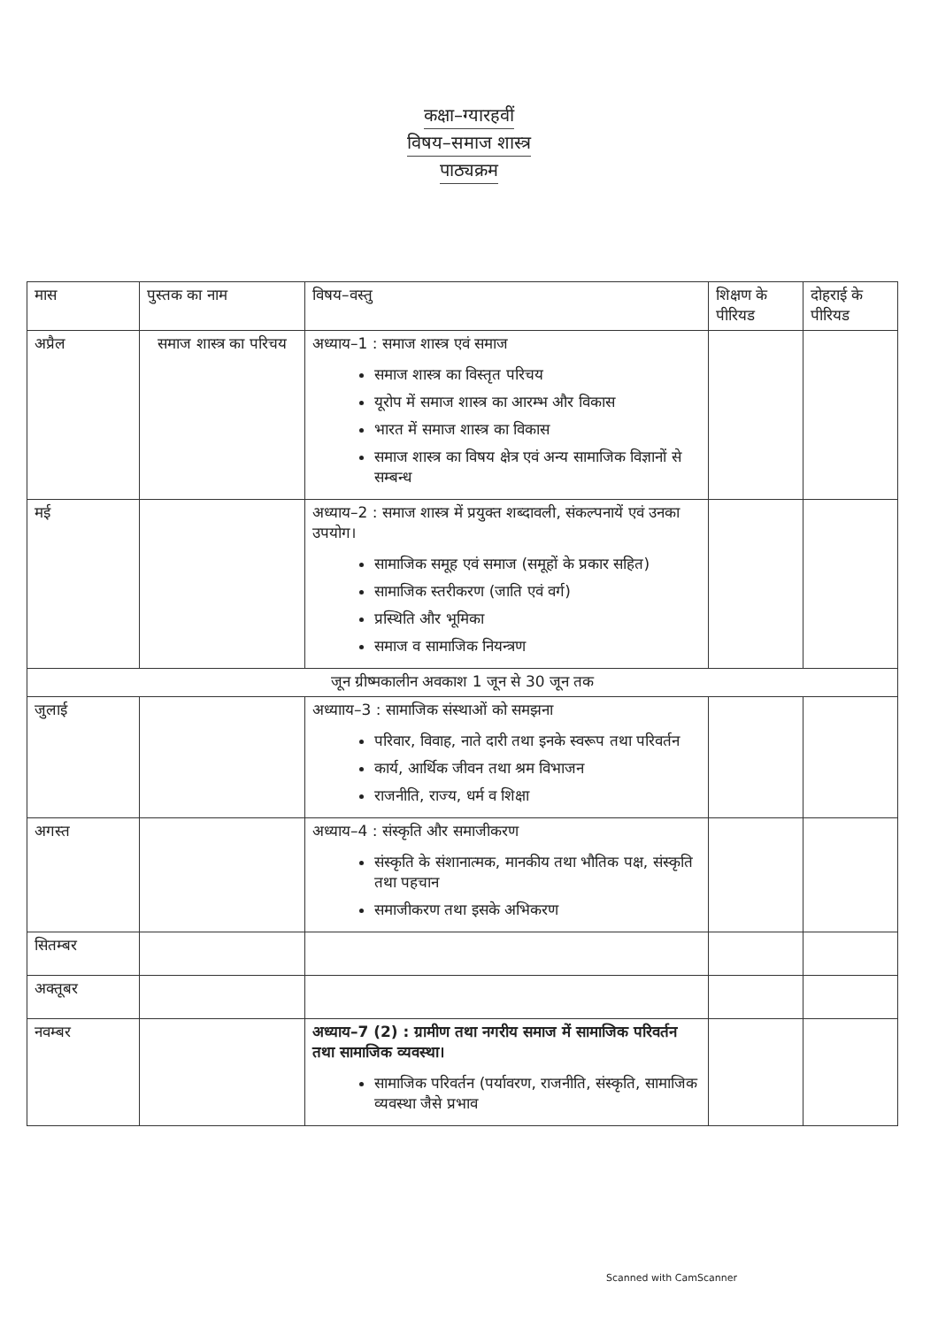कक्षा–ग्यारहवीं
विषय–समाज शास्त्र
पाठ्यक्रम
| मास | पुस्तक का नाम | विषय–वस्तु | शिक्षण के पीरियड | दोहराई के पीरियड |
| --- | --- | --- | --- | --- |
| अप्रैल | समाज शास्त्र का परिचय | अध्याय–1 : समाज शास्त्र एवं समाज समाज शास्त्र का विस्तृत परिचय यूरोप में समाज शास्त्र का आरम्भ और विकास भारत में समाज शास्त्र का विकास समाज शास्त्र का विषय क्षेत्र एवं अन्य सामाजिक विज्ञानों से सम्बन्ध | | |
| मई | | अध्याय–2 : समाज शास्त्र में प्रयुक्त शब्दावली, संकल्पनायें एवं उनका उपयोग। सामाजिक समूह एवं समाज (समूहों के प्रकार सहित) सामाजिक स्तरीकरण (जाति एवं वर्ग) प्रस्थिति और भूमिका समाज व सामाजिक नियन्त्रण | | |
| जून ग्रीष्मकालीन अवकाश 1 जून से 30 जून तक | | | | |
| जुलाई | | अध्यााय–3 : सामाजिक संस्थाओं को समझना परिवार, विवाह, नाते दारी तथा इनके स्वरूप तथा परिवर्तन कार्य, आर्थिक जीवन तथा श्रम विभाजन राजनीति, राज्य, धर्म व शिक्षा | | |
| अगस्त | | अध्याय–4 : संस्कृति और समाजीकरण संस्कृति के संशानात्मक, मानकीय तथा भौतिक पक्ष, संस्कृति तथा पहचान समाजीकरण तथा इसके अभिकरण | | |
| सितम्बर | | | | |
| अक्तूबर | | | | |
| नवम्बर | | अध्याय–7 (2) : ग्रामीण तथा नगरीय समाज में सामाजिक परिवर्तन तथा सामाजिक व्यवस्था। सामाजिक परिवर्तन (पर्यावरण, राजनीति, संस्कृति, सामाजिक व्यवस्था जैसे प्रभाव | | |
Scanned with CamScanner